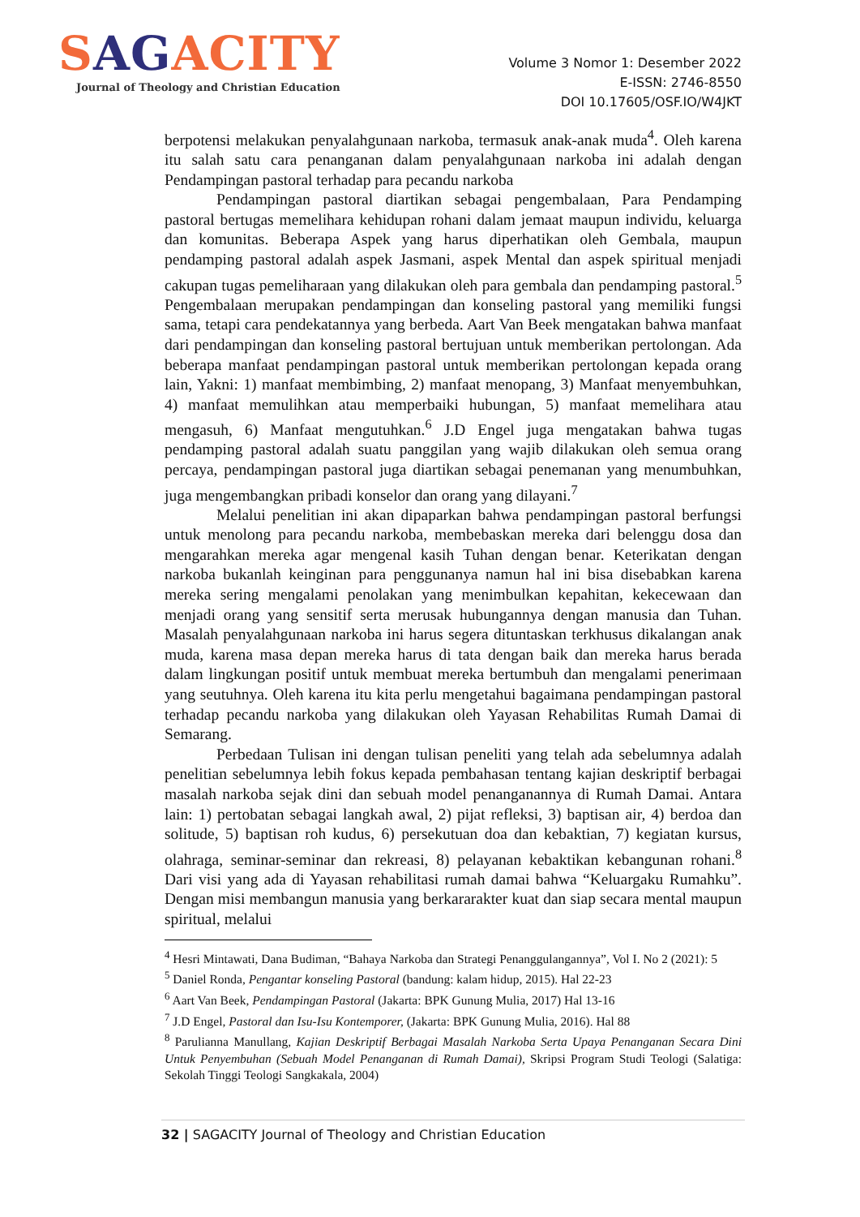SAGACITY
Journal of Theology and Christian Education
Volume 3 Nomor 1: Desember 2022
E-ISSN: 2746-8550
DOI 10.17605/OSF.IO/W4JKT
berpotensi melakukan penyalahgunaan narkoba, termasuk anak-anak muda<sup>4</sup>. Oleh karena itu salah satu cara penanganan dalam penyalahgunaan narkoba ini adalah dengan Pendampingan pastoral terhadap para pecandu narkoba
Pendampingan pastoral diartikan sebagai pengembalaan, Para Pendamping pastoral bertugas memelihara kehidupan rohani dalam jemaat maupun individu, keluarga dan komunitas. Beberapa Aspek yang harus diperhatikan oleh Gembala, maupun pendamping pastoral adalah aspek Jasmani, aspek Mental dan aspek spiritual menjadi cakupan tugas pemeliharaan yang dilakukan oleh para gembala dan pendamping pastoral.<sup>5</sup> Pengembalaan merupakan pendampingan dan konseling pastoral yang memiliki fungsi sama, tetapi cara pendekatannya yang berbeda. Aart Van Beek mengatakan bahwa manfaat dari pendampingan dan konseling pastoral bertujuan untuk memberikan pertolongan. Ada beberapa manfaat pendampingan pastoral untuk memberikan pertolongan kepada orang lain, Yakni: 1) manfaat membimbing, 2) manfaat menopang, 3) Manfaat menyembuhkan, 4) manfaat memulihkan atau memperbaiki hubungan, 5) manfaat memelihara atau mengasuh, 6) Manfaat mengutuhkan.<sup>6</sup> J.D Engel juga mengatakan bahwa tugas pendamping pastoral adalah suatu panggilan yang wajib dilakukan oleh semua orang percaya, pendampingan pastoral juga diartikan sebagai penemanan yang menumbuhkan, juga mengembangkan pribadi konselor dan orang yang dilayani.<sup>7</sup>
Melalui penelitian ini akan dipaparkan bahwa pendampingan pastoral berfungsi untuk menolong para pecandu narkoba, membebaskan mereka dari belenggu dosa dan mengarahkan mereka agar mengenal kasih Tuhan dengan benar. Keterikatan dengan narkoba bukanlah keinginan para penggunanya namun hal ini bisa disebabkan karena mereka sering mengalami penolakan yang menimbulkan kepahitan, kekecewaan dan menjadi orang yang sensitif serta merusak hubungannya dengan manusia dan Tuhan. Masalah penyalahgunaan narkoba ini harus segera dituntaskan terkhusus dikalangan anak muda, karena masa depan mereka harus di tata dengan baik dan mereka harus berada dalam lingkungan positif untuk membuat mereka bertumbuh dan mengalami penerimaan yang seutuhnya. Oleh karena itu kita perlu mengetahui bagaimana pendampingan pastoral terhadap pecandu narkoba yang dilakukan oleh Yayasan Rehabilitas Rumah Damai di Semarang.
Perbedaan Tulisan ini dengan tulisan peneliti yang telah ada sebelumnya adalah penelitian sebelumnya lebih fokus kepada pembahasan tentang kajian deskriptif berbagai masalah narkoba sejak dini dan sebuah model penanganannya di Rumah Damai. Antara lain: 1) pertobatan sebagai langkah awal, 2) pijat refleksi, 3) baptisan air, 4) berdoa dan solitude, 5) baptisan roh kudus, 6) persekutuan doa dan kebaktian, 7) kegiatan kursus, olahraga, seminar-seminar dan rekreasi, 8) pelayanan kebaktikan kebangunan rohani.<sup>8</sup> Dari visi yang ada di Yayasan rehabilitasi rumah damai bahwa “Keluargaku Rumahku”. Dengan misi membangun manusia yang berkararakter kuat dan siap secara mental maupun spiritual, melalui
<sup>4</sup> Hesri Mintawati, Dana Budiman, “Bahaya Narkoba dan Strategi Penanggulangannya”, Vol I. No 2 (2021): 5
<sup>5</sup> Daniel Ronda, Pengantar konseling Pastoral (bandung: kalam hidup, 2015). Hal 22-23
<sup>6</sup> Aart Van Beek, Pendampingan Pastoral (Jakarta: BPK Gunung Mulia, 2017) Hal 13-16
<sup>7</sup> J.D Engel, Pastoral dan Isu-Isu Kontemporer, (Jakarta: BPK Gunung Mulia, 2016). Hal 88
<sup>8</sup> Parulianna Manullang, Kajian Deskriptif Berbagai Masalah Narkoba Serta Upaya Penanganan Secara Dini Untuk Penyembuhan (Sebuah Model Penanganan di Rumah Damai), Skripsi Program Studi Teologi (Salatiga: Sekolah Tinggi Teologi Sangkakala, 2004)
32 | SAGACITY Journal of Theology and Christian Education